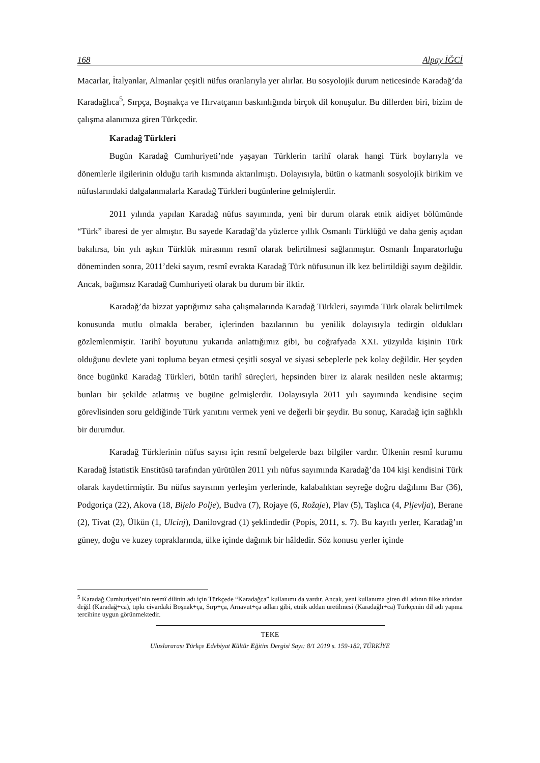168 Alpay İĞCİ
Macarlar, İtalyanlar, Almanlar çeşitli nüfus oranlarıyla yer alırlar. Bu sosyolojik durum neticesinde Karadağ’da Karadağlıca<sup>5</sup>, Sırpça, Boşnakça ve Hırvatçanın baskınlığında birçok dil konuşulur. Bu dillerden biri, bizim de çalışma alanımıza giren Türkçedir.
Karadağ Türkleri
Bugün Karadağ Cumhuriyeti’nde yaşayan Türklerin tarihî olarak hangi Türk boylarıyla ve dönemlerle ilgilerinin olduğu tarih kısmında aktarılmıştı. Dolayısıyla, bütün o katmanlı sosyolojik birikim ve nüfuslarındaki dalgalanmalarla Karadağ Türkleri bugünlerine gelmişlerdir.
2011 yılında yapılan Karadağ nüfus sayımında, yeni bir durum olarak etnik aidiyet bölümünde “Türk” ibaresi de yer almıştır. Bu sayede Karadağ’da yüzlerce yıllık Osmanlı Türklüğü ve daha geniş açıdan bakılırsa, bin yılı aşkın Türklük mirasının resmî olarak belirtilmesi sağlanmıştır. Osmanlı İmparatorluğu döneminden sonra, 2011’deki sayım, resmî evrakta Karadağ Türk nüfusunun ilk kez belirtildiği sayım değildir. Ancak, bağımsız Karadağ Cumhuriyeti olarak bu durum bir ilktir.
Karadağ’da bizzat yaptığımız saha çalışmalarında Karadağ Türkleri, sayımda Türk olarak belirtilmek konusunda mutlu olmakla beraber, içlerinden bazılarının bu yenilik dolayısıyla tedirgin oldukları gözlemlenmiştir. Tarihî boyutunu yukarıda anlattığımız gibi, bu coğrafyada XXI. yüzyılda kişinin Türk olduğunu devlete yani topluma beyan etmesi çeşitli sosyal ve siyasi sebeplerle pek kolay değildir. Her şeyden önce bugünkü Karadağ Türkleri, bütün tarihî süreçleri, hepsinden birer iz alarak nesilden nesle aktarmış; bunları bir şekilde atlatmış ve bugüne gelmişlerdir. Dolayısıyla 2011 yılı sayımında kendisine seçim görevlisinden soru geldiğinde Türk yanıtını vermek yeni ve değerli bir şeydir. Bu sonuç, Karadağ için sağlıklı bir durumdur.
Karadağ Türklerinin nüfus sayısı için resmî belgelerde bazı bilgiler vardır. Ülkenin resmî kurumu Karadağ İstatistik Enstitüsü tarafından yürütülen 2011 yılı nüfus sayımında Karadağ’da 104 kişi kendisini Türk olarak kaydettirmiştir. Bu nüfus sayısının yerleşim yerlerinde, kalabalıktan seyreğe doğru dağılımı Bar (36), Podgoriça (22), Akova (18, Bijelo Polje), Budva (7), Rojaye (6, Rožaje), Plav (5), Taşlıca (4, Pljevlja), Berane (2), Tivat (2), Ülkün (1, Ulcinj), Danilovgrad (1) şeklindedir (Popis, 2011, s. 7). Bu kayıtlı yerler, Karadağ’ın güney, doğu ve kuzey topraklarında, ülke içinde dağınık bir hâldedir. Söz konusu yerler içinde
<sup>5</sup> Karadağ Cumhuriyeti’nin resmî dilinin adı için Türkçede “Karadağca” kullanımı da vardır. Ancak, yeni kullanıma giren dil adının ülke adından değil (Karadağ+ca), tıpkı civardaki Boşnak+ça, Sırp+ça, Arnavut+ça adları gibi, etnik addan üretilmesi (Karadağlı+ca) Türkçenin dil adı yapma tercihine uygun görünmektedir.
TEKE
Uluslararası Türkçe Edebiyat Kültür Eğitim Dergisi Sayı: 8/1 2019 s. 159-182, TÜRKİYE